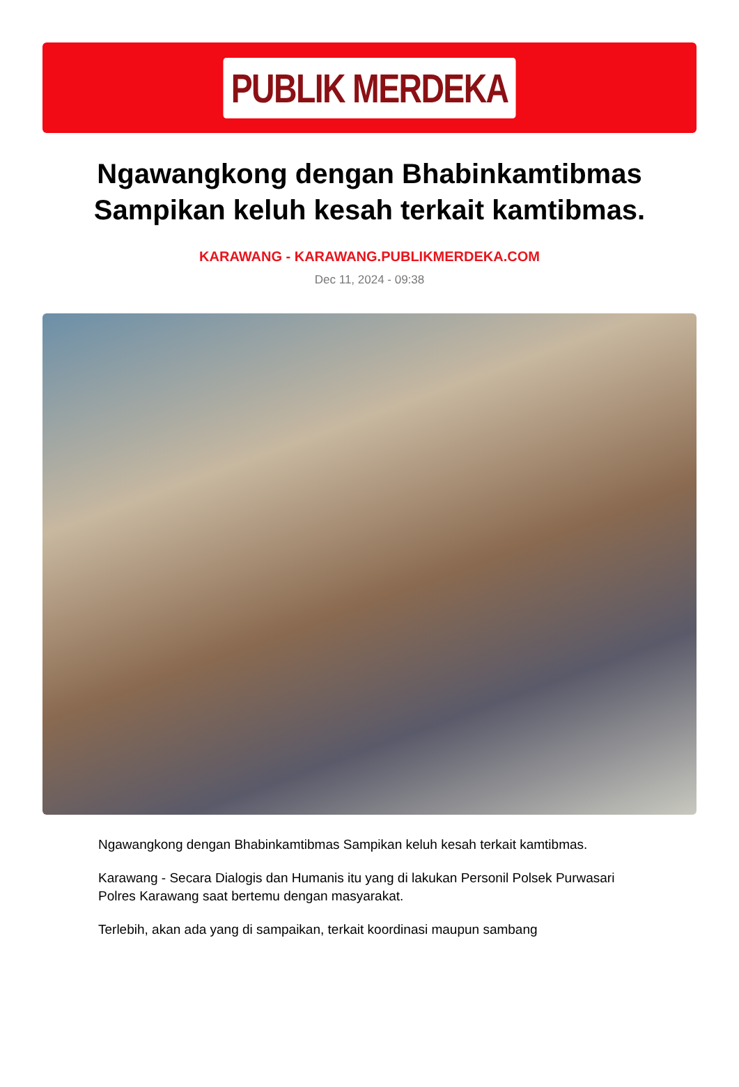PUBLIK MERDEKA
Ngawangkong dengan Bhabinkamtibmas Sampikan keluh kesah terkait kamtibmas.
KARAWANG - KARAWANG.PUBLIKMERDEKA.COM
Dec 11, 2024 - 09:38
Ngawangkong dengan Bhabinkamtibmas Sampikan keluh kesah terkait kamtibmas.
Karawang - Secara Dialogis dan Humanis itu yang di lakukan Personil Polsek Purwasari Polres Karawang saat bertemu dengan masyarakat.
Terlebih, akan ada yang di sampaikan, terkait koordinasi maupun sambang